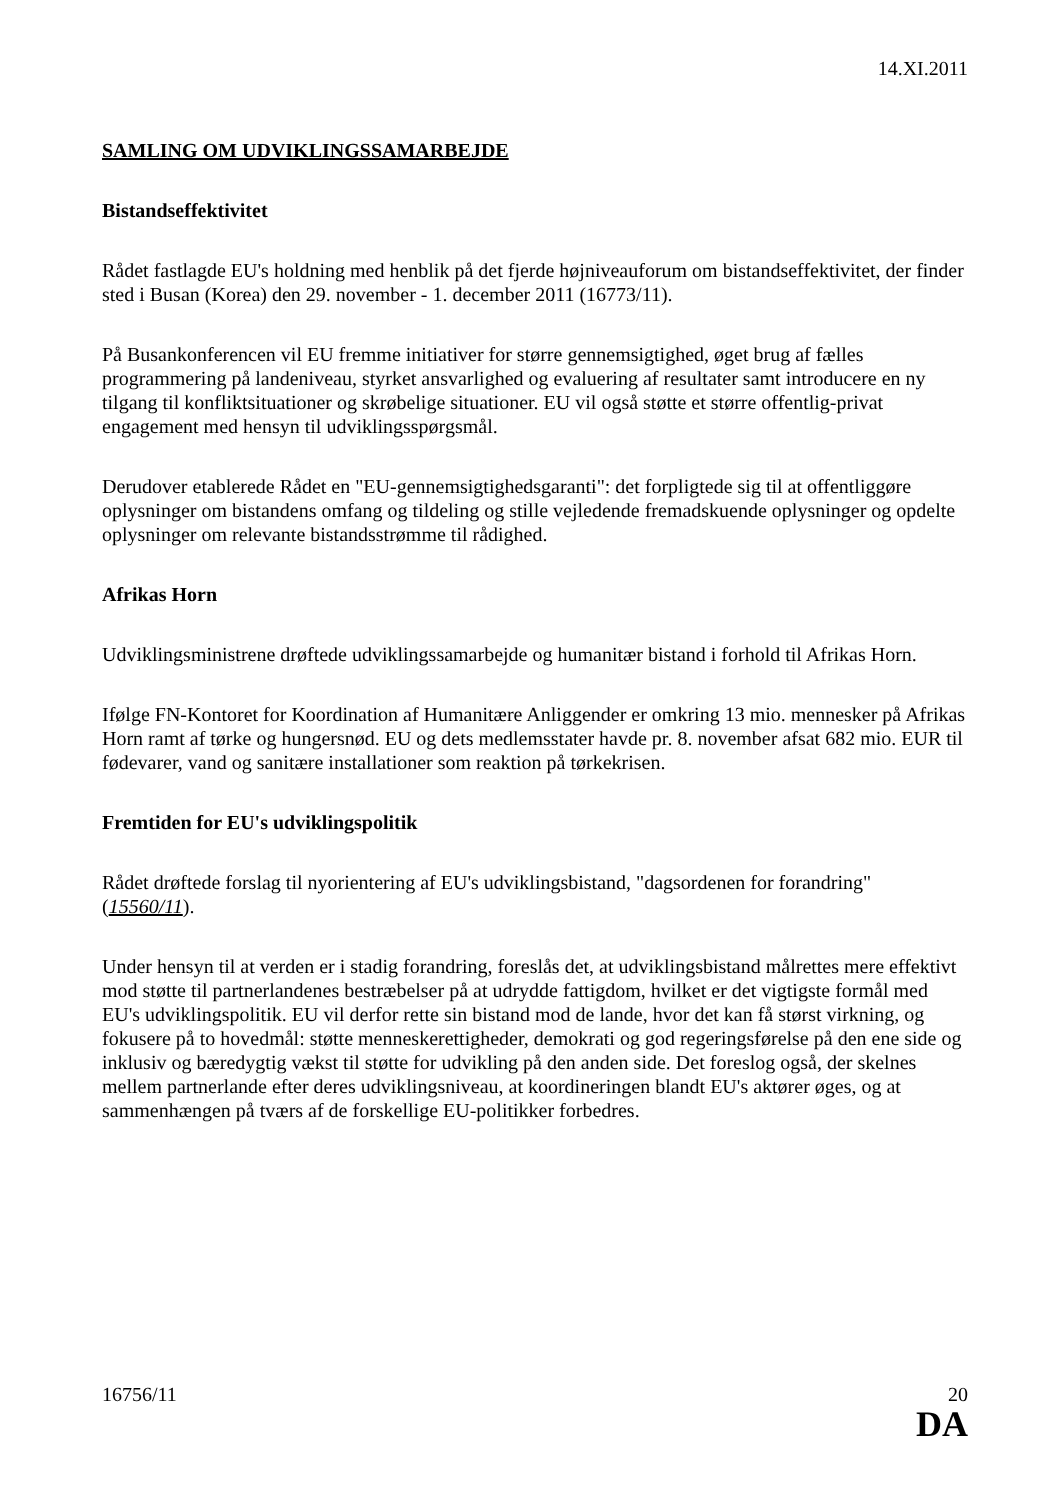14.XI.2011
SAMLING OM UDVIKLINGSSAMARBEJDE
Bistandseffektivitet
Rådet fastlagde EU's holdning med henblik på det fjerde højniveauforum om bistandseffektivitet, der finder sted i Busan (Korea) den 29. november - 1. december 2011 (16773/11).
På Busankonferencen vil EU fremme initiativer for større gennemsigtighed, øget brug af fælles programmering på landeniveau, styrket ansvarlighed og evaluering af resultater samt introducere en ny tilgang til konfliktsituationer og skrøbelige situationer. EU vil også støtte et større offentlig-privat engagement med hensyn til udviklingsspørgsmål.
Derudover etablerede Rådet en "EU-gennemsigtighedsgaranti": det forpligtede sig til at offentliggøre oplysninger om bistandens omfang og tildeling og stille vejledende fremadskuende oplysninger og opdelte oplysninger om relevante bistandsstrømme til rådighed.
Afrikas Horn
Udviklingsministrene drøftede udviklingssamarbejde og humanitær bistand i forhold til Afrikas Horn.
Ifølge FN-Kontoret for Koordination af Humanitære Anliggender er omkring 13 mio. mennesker på Afrikas Horn ramt af tørke og hungersnød. EU og dets medlemsstater havde pr. 8. november afsat 682 mio. EUR til fødevarer, vand og sanitære installationer som reaktion på tørkekrisen.
Fremtiden for EU's udviklingspolitik
Rådet drøftede forslag til nyorientering af EU's udviklingsbistand, "dagsordenen for forandring" (15560/11).
Under hensyn til at verden er i stadig forandring, foreslås det, at udviklingsbistand målrettes mere effektivt mod støtte til partnerlandenes bestræbelser på at udrydde fattigdom, hvilket er det vigtigste formål med EU's udviklingspolitik. EU vil derfor rette sin bistand mod de lande, hvor det kan få størst virkning, og fokusere på to hovedmål: støtte menneskerettigheder, demokrati og god regeringsførelse på den ene side og inklusiv og bæredygtig vækst til støtte for udvikling på den anden side. Det foreslog også, der skelnes mellem partnerlande efter deres udviklingsniveau, at koordineringen blandt EU's aktører øges, og at sammenhængen på tværs af de forskellige EU-politikker forbedres.
16756/11 20
DA